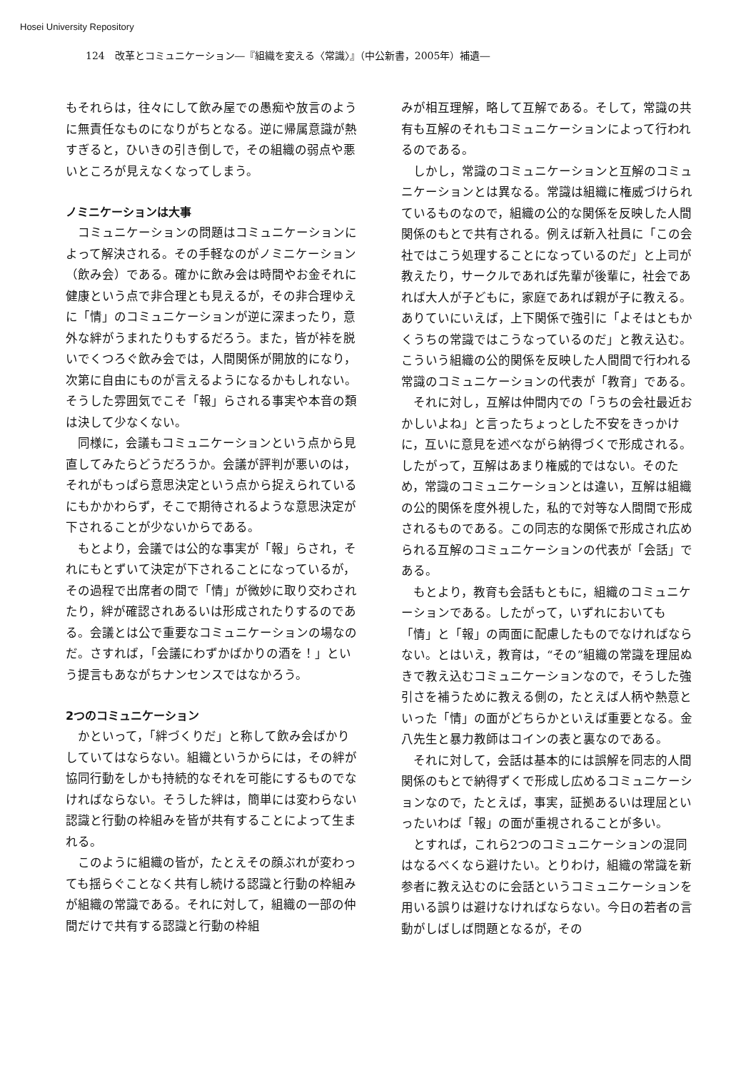Hosei University Repository
124　改革とコミュニケーション―『組織を変える〈常識〉』（中公新書，2005年）補遺―
もそれらは，往々にして飲み屋での愚痴や放言のように無責任なものになりがちとなる。逆に帰属意識が熱すぎると，ひいきの引き倒しで，その組織の弱点や悪いところが見えなくなってしまう。
ノミニケーションは大事
コミュニケーションの問題はコミュニケーションによって解決される。その手軽なのがノミニケーション（飲み会）である。確かに飲み会は時間やお金それに健康という点で非合理とも見えるが，その非合理ゆえに「情」のコミュニケーションが逆に深まったり，意外な絆がうまれたりもするだろう。また，皆が裃を脱いでくつろぐ飲み会では，人間関係が開放的になり，次第に自由にものが言えるようになるかもしれない。そうした雰囲気でこそ「報」らされる事実や本音の類は決して少なくない。
同様に，会議もコミュニケーションという点から見直してみたらどうだろうか。会議が評判が悪いのは，それがもっぱら意思決定という点から捉えられているにもかかわらず，そこで期待されるような意思決定が下されることが少ないからである。
もとより，会議では公的な事実が「報」らされ，それにもとずいて決定が下されることになっているが，その過程で出席者の間で「情」が微妙に取り交わされたり，絆が確認されあるいは形成されたりするのである。会議とは公で重要なコミュニケーションの場なのだ。さすれば，「会議にわずかばかりの酒を！」という提言もあながちナンセンスではなかろう。
2つのコミュニケーション
かといって，「絆づくりだ」と称して飲み会ばかりしていてはならない。組織というからには，その絆が協同行動をしかも持続的なそれを可能にするものでなければならない。そうした絆は，簡単には変わらない認識と行動の枠組みを皆が共有することによって生まれる。
このように組織の皆が，たとえその顔ぶれが変わっても揺らぐことなく共有し続ける認識と行動の枠組みが組織の常識である。それに対して，組織の一部の仲間だけで共有する認識と行動の枠組
みが相互理解，略して互解である。そして，常識の共有も互解のそれもコミュニケーションによって行われるのである。
しかし，常識のコミュニケーションと互解のコミュニケーションとは異なる。常識は組織に権威づけられているものなので，組織の公的な関係を反映した人間関係のもとで共有される。例えば新入社員に「この会社ではこう処理することになっているのだ」と上司が教えたり，サークルであれば先輩が後輩に，社会であれば大人が子どもに，家庭であれば親が子に教える。ありていにいえば，上下関係で強引に「よそはともかくうちの常識ではこうなっているのだ」と教え込む。こういう組織の公的関係を反映した人間間で行われる常識のコミュニケーションの代表が「教育」である。
それに対し，互解は仲間内での「うちの会社最近おかしいよね」と言ったちょっとした不安をきっかけに，互いに意見を述べながら納得づくで形成される。したがって，互解はあまり権威的ではない。そのため，常識のコミュニケーションとは違い，互解は組織の公的関係を度外視した，私的で対等な人間間で形成されるものである。この同志的な関係で形成され広められる互解のコミュニケーションの代表が「会話」である。
もとより，教育も会話もともに，組織のコミュニケーションである。したがって，いずれにおいても「情」と「報」の両面に配慮したものでなければならない。とはいえ，教育は，“その”組織の常識を理屈ぬきで教え込むコミュニケーションなので，そうした強引さを補うために教える側の，たとえば人柄や熱意といった「情」の面がどちらかといえば重要となる。金八先生と暴力教師はコインの表と裏なのである。
それに対して，会話は基本的には誤解を同志的人間関係のもとで納得ずくで形成し広めるコミュニケーションなので，たとえば，事実，証拠あるいは理屈といったいわば「報」の面が重視されることが多い。
とすれば，これら2つのコミュニケーションの混同はなるべくなら避けたい。とりわけ，組織の常識を新参者に教え込むのに会話というコミュニケーションを用いる誤りは避けなければならない。今日の若者の言動がしばしば問題となるが，その